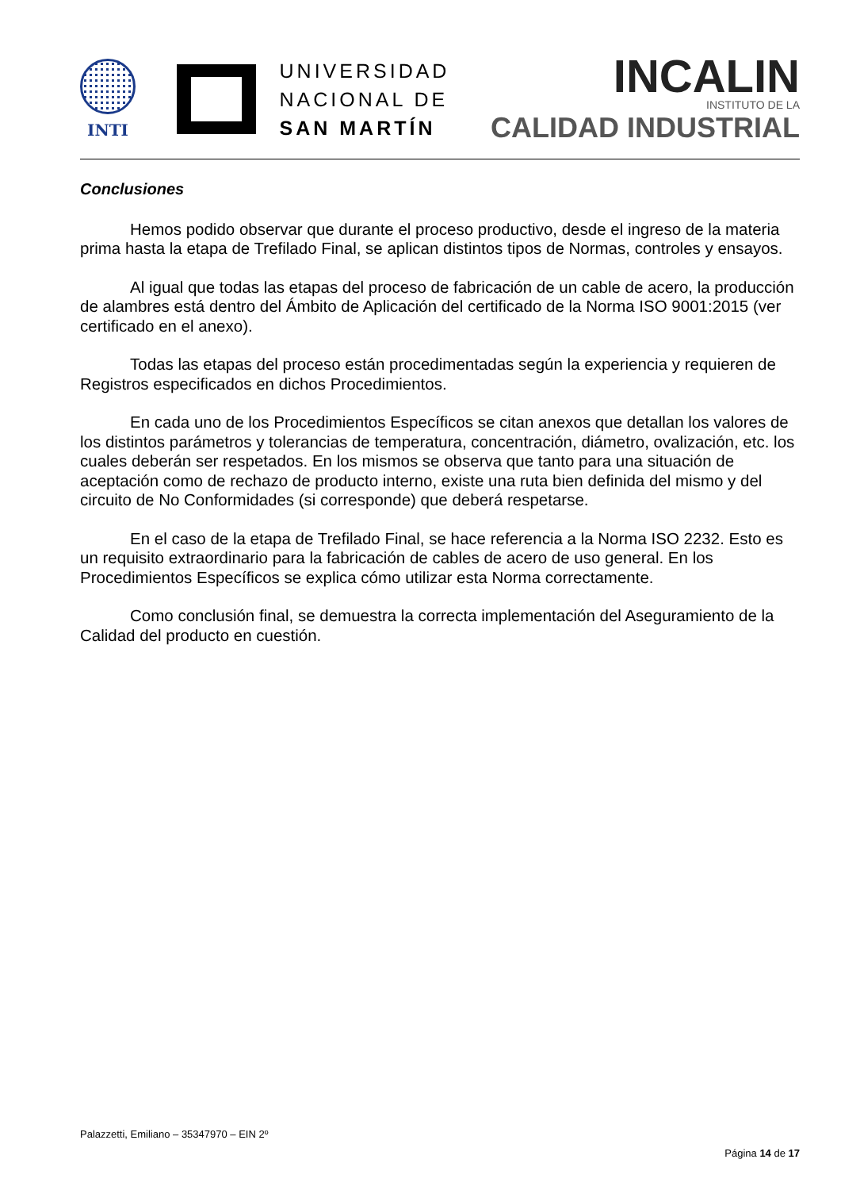INTI
UNIVERSIDAD
NACIONAL DE
SAN MARTÍN
INCALIN
INSTITUTO DE LA
CALIDAD INDUSTRIAL
Conclusiones
Hemos podido observar que durante el proceso productivo, desde el ingreso de la materia prima hasta la etapa de Trefilado Final, se aplican distintos tipos de Normas, controles y ensayos.
Al igual que todas las etapas del proceso de fabricación de un cable de acero, la producción de alambres está dentro del Ámbito de Aplicación del certificado de la Norma ISO 9001:2015 (ver certificado en el anexo).
Todas las etapas del proceso están procedimentadas según la experiencia y requieren de Registros especificados en dichos Procedimientos.
En cada uno de los Procedimientos Específicos se citan anexos que detallan los valores de los distintos parámetros y tolerancias de temperatura, concentración, diámetro, ovalización, etc. los cuales deberán ser respetados. En los mismos se observa que tanto para una situación de aceptación como de rechazo de producto interno, existe una ruta bien definida del mismo y del circuito de No Conformidades (si corresponde) que deberá respetarse.
En el caso de la etapa de Trefilado Final, se hace referencia a la Norma ISO 2232. Esto es un requisito extraordinario para la fabricación de cables de acero de uso general. En los Procedimientos Específicos se explica cómo utilizar esta Norma correctamente.
Como conclusión final, se demuestra la correcta implementación del Aseguramiento de la Calidad del producto en cuestión.
Palazzetti, Emiliano – 35347970 – EIN 2º
Página 14 de 17